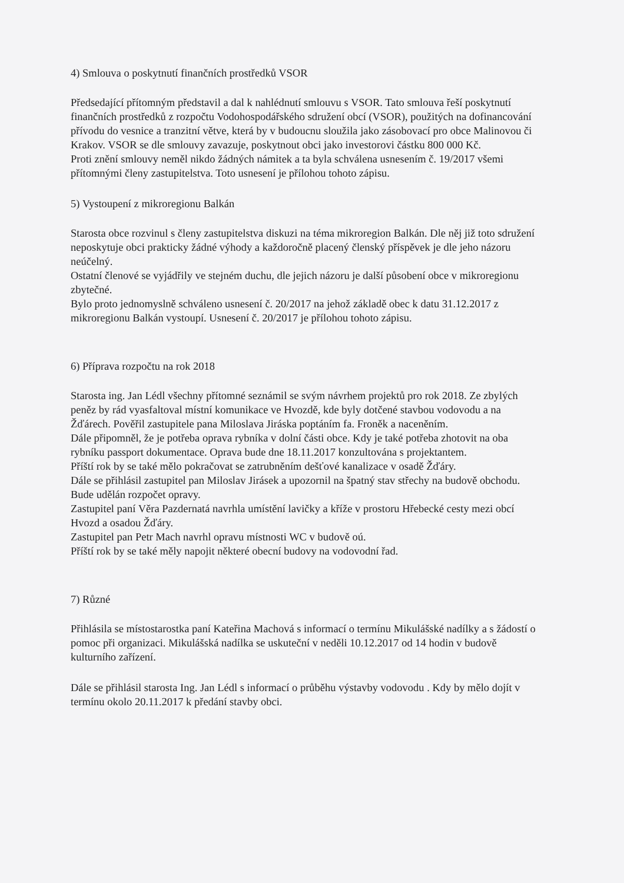4) Smlouva o poskytnutí finančních prostředků VSOR
Předsedající přítomným představil a dal k nahlédnutí smlouvu s VSOR. Tato smlouva řeší poskytnutí finančních prostředků z rozpočtu Vodohospodářského sdružení obcí (VSOR), použitých na dofinancování přívodu do vesnice a tranzitní větve, která by v budoucnu sloužila jako zásobovací pro obce Malinovou či Krakov. VSOR se dle smlouvy zavazuje, poskytnout obci jako investorovi částku 800 000 Kč.
Proti znění smlouvy neměl nikdo žádných námitek a ta byla schválena usnesením č. 19/2017 všemi přítomnými členy zastupitelstva. Toto usnesení je přílohou tohoto zápisu.
5) Vystoupení z mikroregionu Balkán
Starosta obce rozvinul s členy zastupitelstva diskuzi na téma mikroregion Balkán. Dle něj již toto sdružení neposkytuje obci prakticky žádné výhody a každoročně placený členský příspěvek je dle jeho názoru neúčelný.
Ostatní členové se vyjádřily ve stejném duchu, dle jejich názoru je další působení obce v mikroregionu zbytečné.
Bylo proto jednomyslně schváleno usnesení č. 20/2017 na jehož základě obec k datu 31.12.2017 z mikroregionu Balkán vystoupí. Usnesení č. 20/2017 je přílohou tohoto zápisu.
6) Příprava rozpočtu na rok 2018
Starosta ing. Jan Lédl všechny přítomné seznámil se svým návrhem projektů pro rok 2018. Ze zbylých peněz by rád vyasfaltoval místní komunikace ve Hvozdě, kde byly dotčené stavbou vodovodu a na Žďárech. Pověřil zastupitele pana Miloslava Jiráska poptáním fa. Froněk a naceněním.
Dále připomněl, že je potřeba oprava rybníka v dolní části obce. Kdy je také potřeba zhotovit na oba rybníku passport dokumentace. Oprava bude dne 18.11.2017 konzultována s projektantem.
Příští rok by se také mělo pokračovat se zatrubněním dešťové kanalizace v osadě Žďáry.
Dále se přihlásil zastupitel pan Miloslav Jirásek a upozornil na špatný stav střechy na budově obchodu. Bude udělán rozpočet opravy.
Zastupitel paní Věra Pazdernatá navrhla umístění lavičky a kříže v prostoru Hřebecké cesty mezi obcí Hvozd a osadou Žďáry.
Zastupitel pan Petr Mach navrhl opravu místnosti WC v budově oú.
Příští rok by se také měly napojit některé obecní budovy na vodovodní řad.
7) Různé
Přihlásila se místostarostka paní Kateřina Machová s informací o termínu Mikulášské nadílky a s žádostí o pomoc při organizaci. Mikulášská nadílka se uskuteční v neděli 10.12.2017 od 14 hodin v budově kulturního zařízení.
Dále se přihlásil starosta Ing. Jan Lédl s informací o průběhu výstavby vodovodu . Kdy by mělo dojít v termínu okolo 20.11.2017 k předání stavby obci.